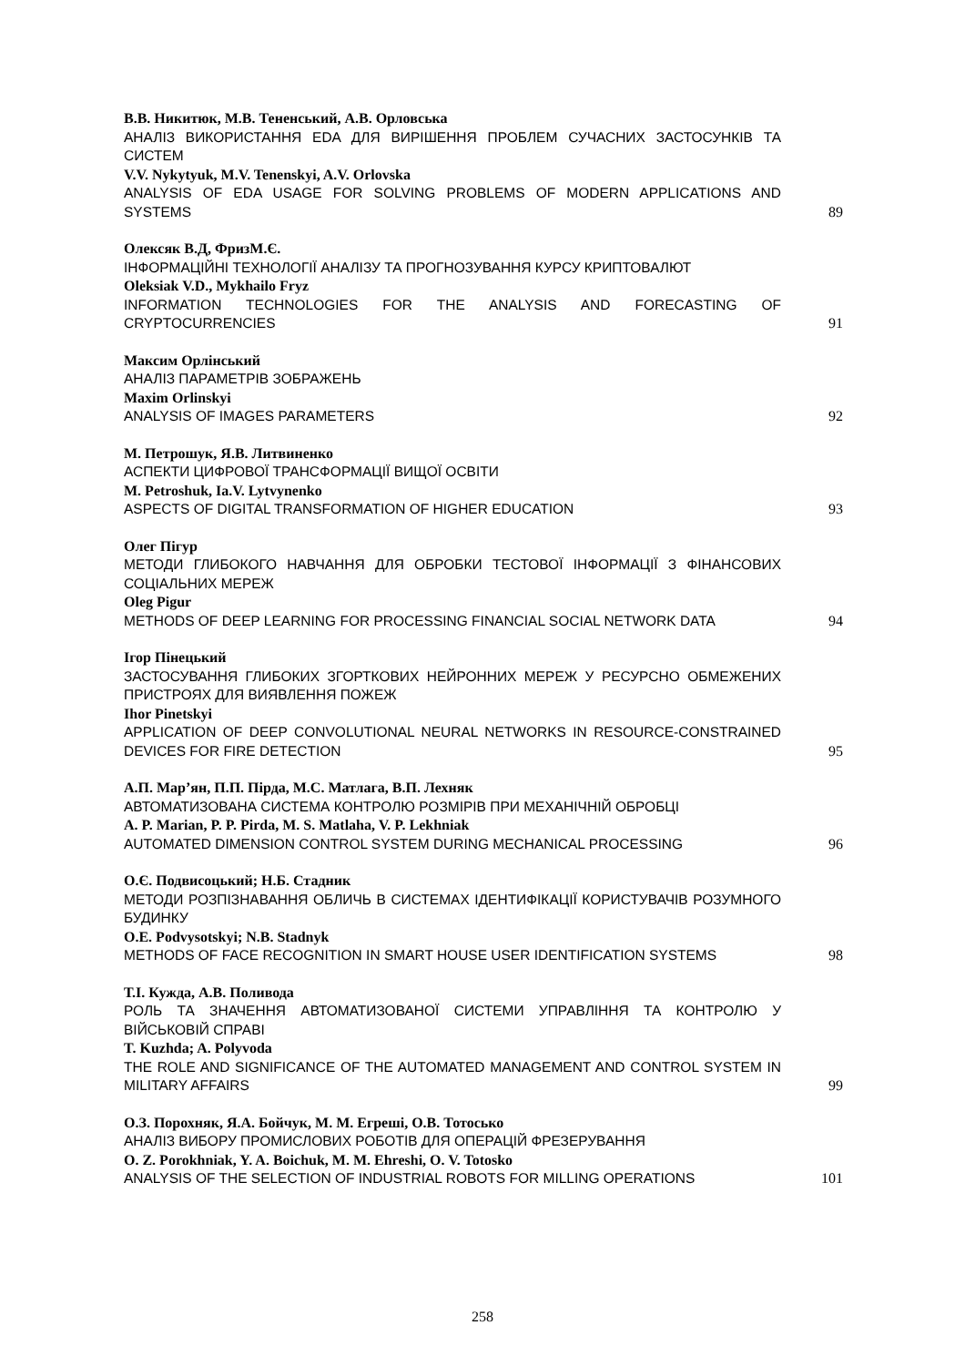В.В. Никитюк, М.В. Тененський, А.В. Орловська
АНАЛІЗ ВИКОРИСТАННЯ EDA ДЛЯ ВИРІШЕННЯ ПРОБЛЕМ СУЧАСНИХ ЗАСТОСУНКІВ ТА СИСТЕМ
V.V. Nykytyuk, M.V. Tenenskyi, A.V. Orlovska
ANALYSIS OF EDA USAGE FOR SOLVING PROBLEMS OF MODERN APPLICATIONS AND SYSTEMS
89
Олексяк В.Д, ФризМ.Є.
ІНФОРМАЦІЙНІ ТЕХНОЛОГІЇ АНАЛІЗУ ТА ПРОГНОЗУВАННЯ КУРСУ КРИПТОВАЛЮТ
Oleksiak V.D., Mykhailo Fryz
INFORMATION TECHNOLOGIES FOR THE ANALYSIS AND FORECASTING OF CRYPTOCURRENCIES
91
Максим Орлінський
АНАЛІЗ ПАРАМЕТРІВ ЗОБРАЖЕНЬ
Maxim Orlinskyi
ANALYSIS OF IMAGES PARAMETERS
92
М. Петрошук, Я.В. Литвиненко
АСПЕКТИ ЦИФРОВОЇ ТРАНСФОРМАЦІЇ ВИЩОЇ ОСВІТИ
M. Petroshuk, Ia.V. Lytvynenko
ASPECTS OF DIGITAL TRANSFORMATION OF HIGHER EDUCATION
93
Олег Пігур
МЕТОДИ ГЛИБОКОГО НАВЧАННЯ ДЛЯ ОБРОБКИ ТЕСТОВОЇ ІНФОРМАЦІЇ З ФІНАНСОВИХ СОЦІАЛЬНИХ МЕРЕЖ
Oleg Pigur
METHODS OF DEEP LEARNING FOR PROCESSING FINANCIAL SOCIAL NETWORK DATA
94
Ігор Пінецький
ЗАСТОСУВАННЯ ГЛИБОКИХ ЗГОРТКОВИХ НЕЙРОННИХ МЕРЕЖ У РЕСУРСНО ОБМЕЖЕНИХ ПРИСТРОЯХ ДЛЯ ВИЯВЛЕННЯ ПОЖЕЖ
Ihor Pinetskyi
APPLICATION OF DEEP CONVOLUTIONAL NEURAL NETWORKS IN RESOURCE-CONSTRAINED DEVICES FOR FIRE DETECTION
95
А.П. Мар’ян, П.П. Пірда, М.С. Матлага, В.П. Лехняк
АВТОМАТИЗОВАНА СИСТЕМА КОНТРОЛЮ РОЗМІРІВ ПРИ МЕХАНІЧНІЙ ОБРОБЦІ
A. P. Marian, P. P. Pirda, M. S. Matlaha, V. P. Lekhniak
AUTOMATED DIMENSION CONTROL SYSTEM DURING MECHANICAL PROCESSING
96
О.Є. Подвисоцький; Н.Б. Стадник
МЕТОДИ РОЗПІЗНАВАННЯ ОБЛИЧЬ В СИСТЕМАХ ІДЕНТИФІКАЦІЇ КОРИСТУВАЧІВ РОЗУМНОГО БУДИНКУ
O.E. Podvysotskyi; N.B. Stadnyk
METHODS OF FACE RECOGNITION IN SMART HOUSE USER IDENTIFICATION SYSTEMS
98
Т.І. Кужда, А.В. Поливода
РОЛЬ ТА ЗНАЧЕННЯ АВТОМАТИЗОВАНОЇ СИСТЕМИ УПРАВЛІННЯ ТА КОНТРОЛЮ У ВІЙСЬКОВІЙ СПРАВІ
T. Kuzhda; A. Polyvoda
THE ROLE AND SIGNIFICANCE OF THE AUTOMATED MANAGEMENT AND CONTROL SYSTEM IN MILITARY AFFAIRS
99
О.З. Порохняк, Я.А. Бойчук, М. М. Егреші, О.В. Тотосько
АНАЛІЗ ВИБОРУ ПРОМИСЛОВИХ РОБОТІВ ДЛЯ ОПЕРАЦІЙ ФРЕЗЕРУВАННЯ
O. Z. Porokhniak, Y. A. Boichuk, M. M. Ehreshi, O. V. Totosko
ANALYSIS OF THE SELECTION OF INDUSTRIAL ROBOTS FOR MILLING OPERATIONS
101
258